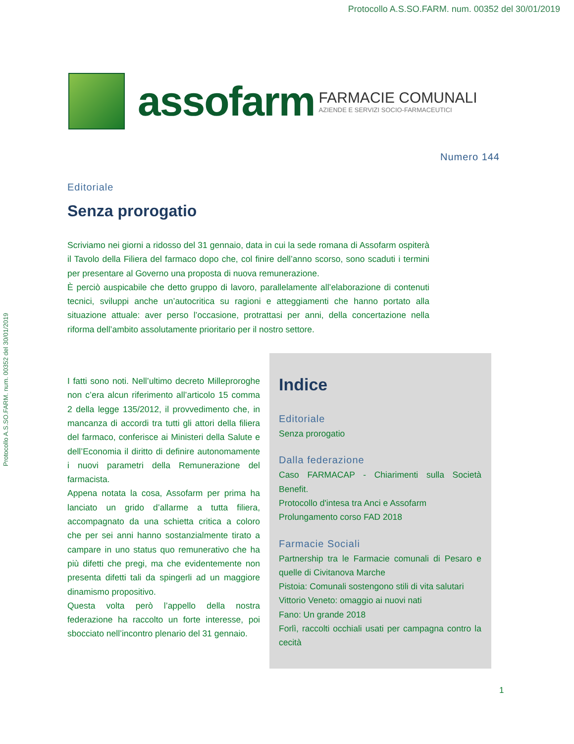Protocollo A.S.SO.FARM. num. 00352 del 30/01/2019
Protocollo A.S.SO.FARM. num. 00352 del 30/01/2019
assofarm
FARMACIE COMUNALI
AZIENDE E SERVIZI SOCIO-FARMACEUTICI
Numero 144
Editoriale
Senza prorogatio
Scriviamo nei giorni a ridosso del 31 gennaio, data in cui la sede romana di Assofarm ospiterà il Tavolo della Filiera del farmaco dopo che, col finire dell’anno scorso, sono scaduti i termini per presentare al Governo una proposta di nuova remunerazione.
È perciò auspicabile che detto gruppo di lavoro, parallelamente all’elaborazione di contenuti tecnici, sviluppi anche un’autocritica su ragioni e atteggiamenti che hanno portato alla situazione attuale: aver perso l’occasione, protrattasi per anni, della concertazione nella riforma dell’ambito assolutamente prioritario per il nostro settore.
I fatti sono noti. Nell’ultimo decreto Milleproroghe non c’era alcun riferimento all’articolo 15 comma 2 della legge 135/2012, il provvedimento che, in mancanza di accordi tra tutti gli attori della filiera del farmaco, conferisce ai Ministeri della Salute e dell’Economia il diritto di definire autonomamente i nuovi parametri della Remunerazione del farmacista.
Appena notata la cosa, Assofarm per prima ha lanciato un grido d’allarme a tutta filiera, accompagnato da una schietta critica a coloro che per sei anni hanno sostanzialmente tirato a campare in uno status quo remunerativo che ha più difetti che pregi, ma che evidentemente non presenta difetti tali da spingerli ad un maggiore dinamismo propositivo.
Questa volta però l’appello della nostra federazione ha raccolto un forte interesse, poi sbocciato nell’incontro plenario del 31 gennaio.
Indice
Editoriale
Senza prorogatio
Dalla federazione
Caso FARMACAP - Chiarimenti sulla Società Benefit.
Protocollo d'intesa tra Anci e Assofarm
Prolungamento corso FAD 2018
Farmacie Sociali
Partnership tra le Farmacie comunali di Pesaro e quelle di Civitanova Marche
Pistoia: Comunali sostengono stili di vita salutari
Vittorio Veneto: omaggio ai nuovi nati
Fano: Un grande 2018
Forlì, raccolti occhiali usati per campagna contro la cecità
1